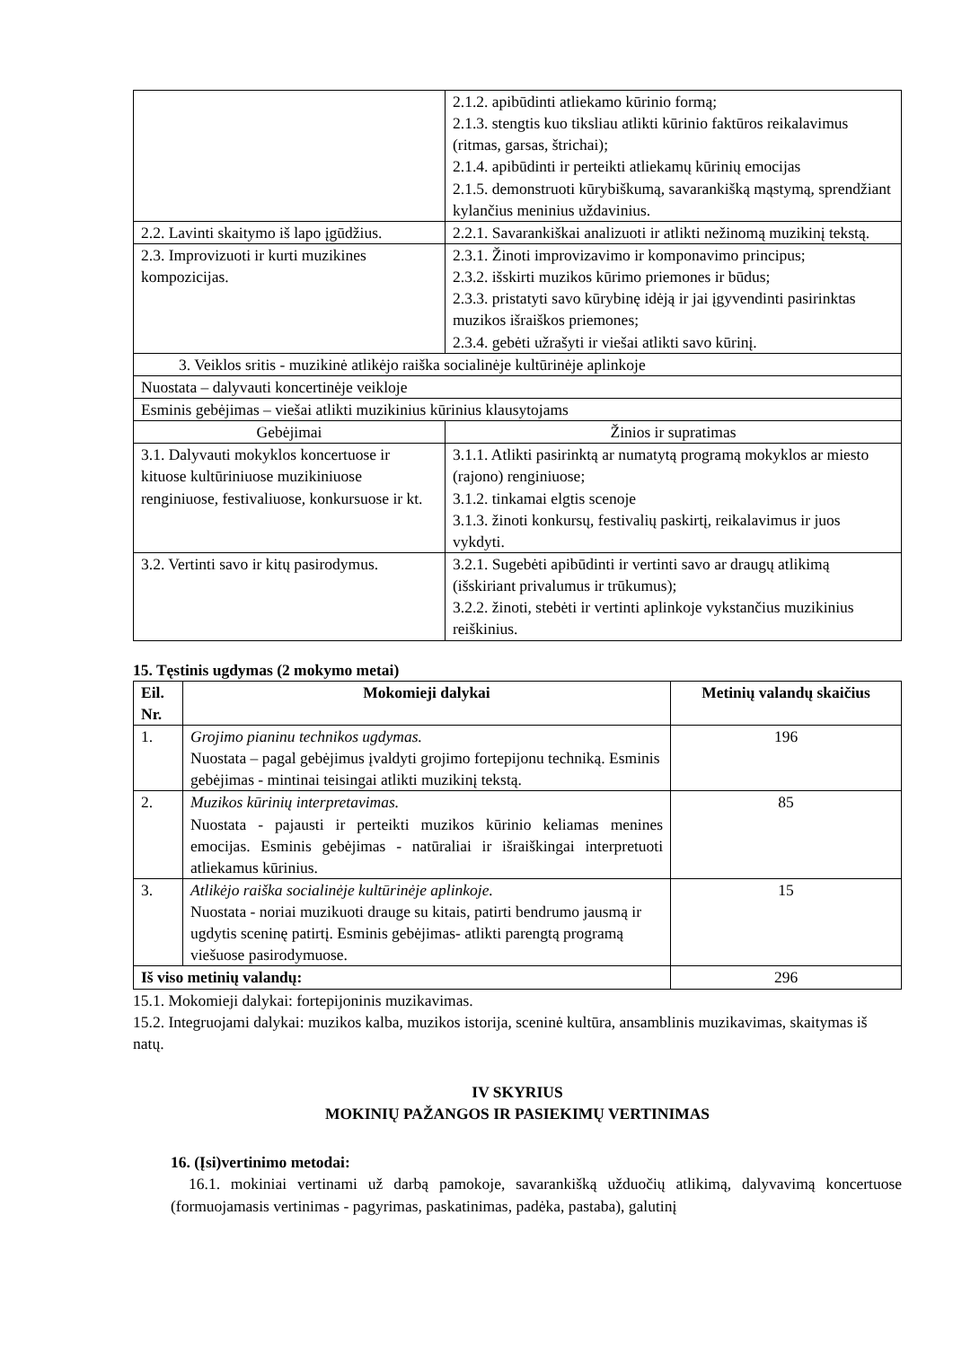| | 2.1.2. apibūdinti atliekamo kūrinio formą; 2.1.3. stengtis kuo tiksliau atlikti kūrinio faktūros reikalavimus (ritmas, garsas, štrichai); 2.1.4. apibūdinti ir perteikti atliekamų kūrinių emocijas 2.1.5. demonstruoti kūrybiškumą, savarankišką mąstymą, sprendžiant kylančius meninius uždavinius. |
| 2.2. Lavinti skaitymo iš lapo įgūdžius. | 2.2.1. Savarankiškai analizuoti ir atlikti nežinomą muzikinį tekstą. |
| 2.3. Improvizuoti ir kurti muzikines kompozicijas. | 2.3.1. Žinoti improvizavimo ir komponavimo principus; 2.3.2. išskirti muzikos kūrimo priemones ir būdus; 2.3.3. pristatyti savo kūrybinę idėją ir jai įgyvendinti pasirinktas muzikos išraiškos priemones; 2.3.4. gebėti užrašyti ir viešai atlikti savo kūrinį. |
| 3. Veiklos sritis - muzikinė atlikėjo raiška socialinėje kultūrinėje aplinkoje | |
| Nuostata – dalyvauti koncertinėje veikloje | |
| Esminis gebėjimas – viešai atlikti muzikinius kūrinius klausytojams | |
| Gebėjimai | Žinios ir supratimas |
| 3.1. Dalyvauti mokyklos koncertuose ir kituose kultūriniuose muzikiniuose renginiuose, festivaliuose, konkursuose ir kt. | 3.1.1. Atlikti pasirinktą ar numatytą programą mokyklos ar miesto (rajono) renginiuose; 3.1.2. tinkamai elgtis scenoje 3.1.3. žinoti konkursų, festivalių paskirtį, reikalavimus ir juos vykdyti. |
| 3.2. Vertinti savo ir kitų pasirodymus. | 3.2.1. Sugebėti apibūdinti ir vertinti savo ar draugų atlikimą (išskiriant privalumus ir trūkumus); 3.2.2. žinoti, stebėti ir vertinti aplinkoje vykstančius muzikinius reiškinius. |
15. Tęstinis ugdymas (2 mokymo metai)
| Eil. Nr. | Mokomieji dalykai | Metinių valandų skaičius |
| --- | --- | --- |
| 1. | Grojimo pianinu technikos ugdymas. Nuostata – pagal gebėjimus įvaldyti grojimo fortepijonu techniką. Esminis gebėjimas - mintinai teisingai atlikti muzikinį tekstą. | 196 |
| 2. | Muzikos kūrinių interpretavimas. Nuostata - pajausti ir perteikti muzikos kūrinio keliamas menines emocijas. Esminis gebėjimas - natūraliai ir išraiškingai interpretuoti atliekamus kūrinius. | 85 |
| 3. | Atlikėjo raiška socialinėje kultūrinėje aplinkoje. Nuostata - noriai muzikuoti drauge su kitais, patirti bendrumo jausmą ir ugdytis sceninę patirtį. Esminis gebėjimas- atlikti parengtą programą viešuose pasirodymuose. | 15 |
| Iš viso metinių valandų: | | 296 |
15.1. Mokomieji dalykai: fortepijoninis muzikavimas.
15.2. Integruojami dalykai: muzikos kalba, muzikos istorija, sceninė kultūra, ansamblinis muzikavimas, skaitymas iš natų.
IV SKYRIUS
MOKINIŲ PAŽANGOS IR PASIEKIMŲ VERTINIMAS
16. (Įsi)vertinimo metodai:
16.1. mokiniai vertinami už darbą pamokoje, savarankišką užduočių atlikimą, dalyvavimą koncertuose (formuojamasis vertinimas - pagyrimas, paskatinimas, padėka, pastaba), galutinį